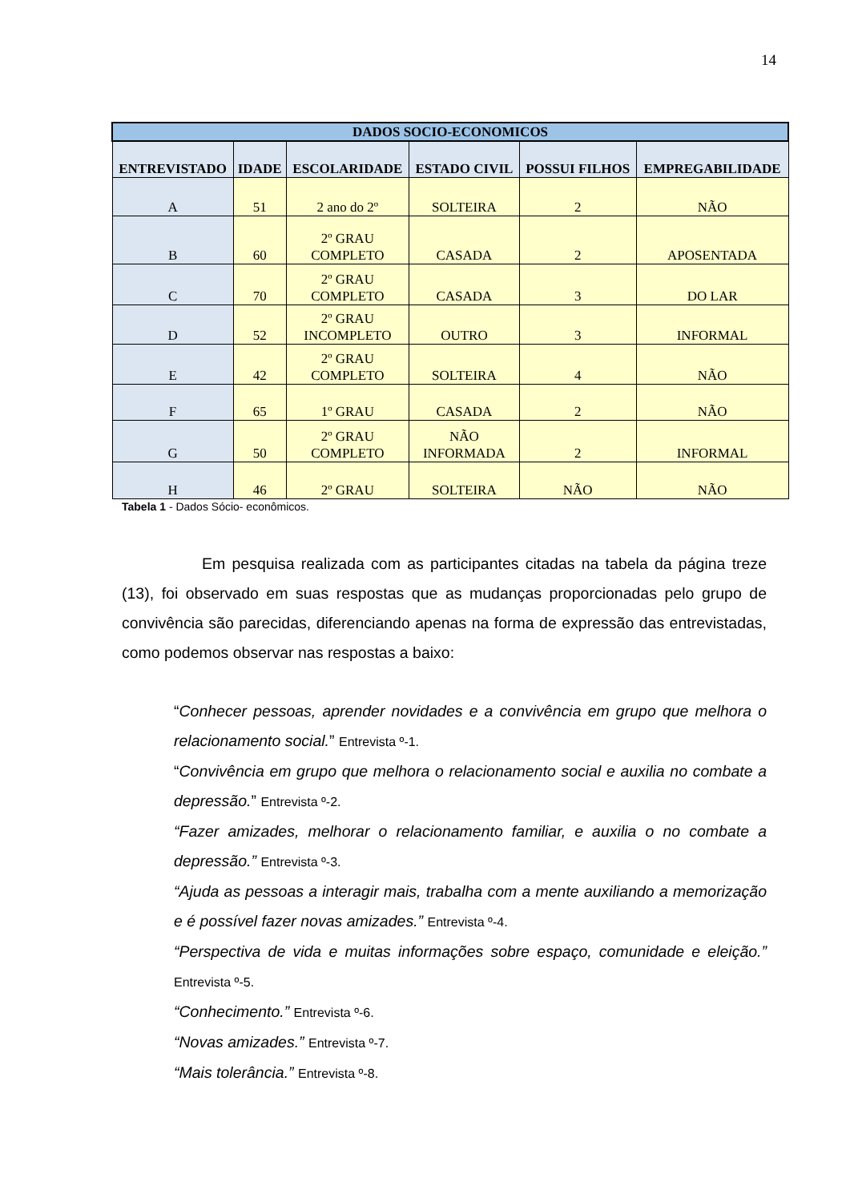14
| DADOS SOCIO-ECONOMICOS | | | | | |
| --- | --- | --- | --- | --- | --- |
| ENTREVISTADO | IDADE | ESCOLARIDADE | ESTADO CIVIL | POSSUI FILHOS | EMPREGABILIDADE |
| A | 51 | 2 ano do 2º | SOLTEIRA | 2 | NÃO |
| B | 60 | 2º GRAU COMPLETO | CASADA | 2 | APOSENTADA |
| C | 70 | 2º GRAU COMPLETO | CASADA | 3 | DO LAR |
| D | 52 | 2º GRAU INCOMPLETO | OUTRO | 3 | INFORMAL |
| E | 42 | 2º GRAU COMPLETO | SOLTEIRA | 4 | NÃO |
| F | 65 | 1º GRAU | CASADA | 2 | NÃO |
| G | 50 | 2º GRAU COMPLETO | NÃO INFORMADA | 2 | INFORMAL |
| H | 46 | 2º GRAU | SOLTEIRA | NÃO | NÃO |
Tabela 1 - Dados Sócio- econômicos.
Em pesquisa realizada com as participantes citadas na tabela da página treze (13), foi observado em suas respostas que as mudanças proporcionadas pelo grupo de convivência são parecidas, diferenciando apenas na forma de expressão das entrevistadas, como podemos observar nas respostas a baixo:
“Conhecer pessoas, aprender novidades e a convivência em grupo que melhora o relacionamento social.” Entrevista º-1.
“Convivência em grupo que melhora o relacionamento social e auxilia no combate a depressão.” Entrevista º-2.
“Fazer amizades, melhorar o relacionamento familiar, e auxilia o no combate a depressão.” Entrevista º-3.
“Ajuda as pessoas a interagir mais, trabalha com a mente auxiliando a memorização e é possível fazer novas amizades.” Entrevista º-4.
“Perspectiva de vida e muitas informações sobre espaço, comunidade e eleição.” Entrevista º-5.
“Conhecimento.” Entrevista º-6.
“Novas amizades.” Entrevista º-7.
“Mais tolerância.” Entrevista º-8.